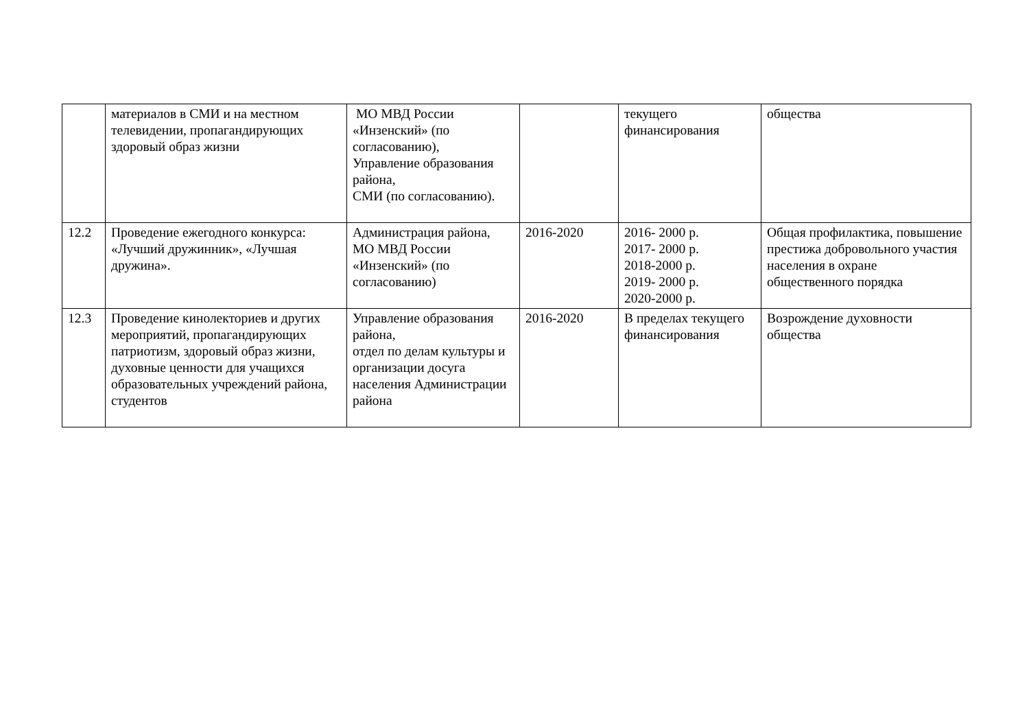| | материалов в СМИ и на местном телевидении, пропагандирующих здоровый образ жизни | МО МВД России «Инзенский» (по согласованию), Управление образования района, СМИ (по согласованию). | | текущего финансирования | общества |
| 12.2 | Проведение ежегодного конкурса: «Лучший дружинник», «Лучшая дружина». | Администрация района, МО МВД России «Инзенский» (по согласованию) | 2016-2020 | 2016- 2000 р. 2017- 2000 р. 2018-2000 р. 2019- 2000 р. 2020-2000 р. | Общая профилактика, повышение престижа добровольного участия населения в охране общественного порядка |
| 12.3 | Проведение кинолекториев и других мероприятий, пропагандирующих патриотизм, здоровый образ жизни, духовные ценности для учащихся образовательных учреждений района, студентов | Управление образования района, отдел по делам культуры и организации досуга населения Администрации района | 2016-2020 | В пределах текущего финансирования | Возрождение духовности общества |